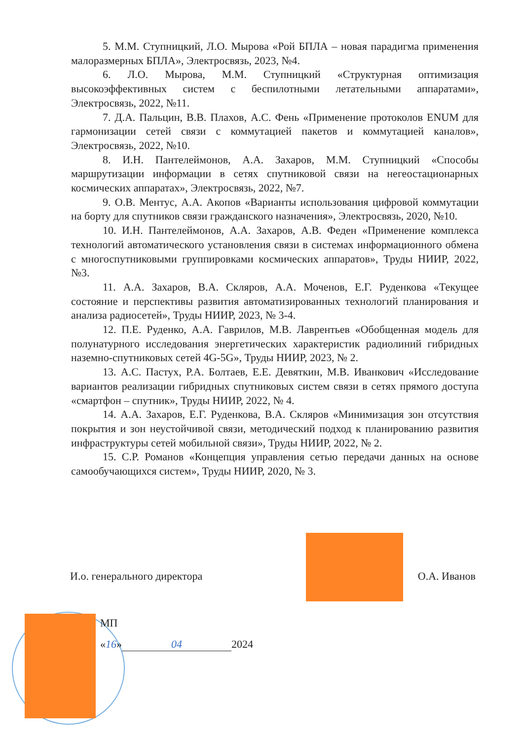5. М.М. Ступницкий, Л.О. Мырова «Рой БПЛА – новая парадигма применения малоразмерных БПЛА», Электросвязь, 2023, №4.
6. Л.О. Мырова, М.М. Ступницкий «Структурная оптимизация высокоэффективных систем с беспилотными летательными аппаратами», Электросвязь, 2022, №11.
7. Д.А. Пальцин, В.В. Плахов, А.С. Фень «Применение протоколов ENUM для гармонизации сетей связи с коммутацией пакетов и коммутацией каналов», Электросвязь, 2022, №10.
8. И.Н. Пантелеймонов, А.А. Захаров, М.М. Ступницкий «Способы маршрутизации информации в сетях спутниковой связи на негеостационарных космических аппаратах», Электросвязь, 2022, №7.
9. О.В. Ментус, А.А. Акопов «Варианты использования цифровой коммутации на борту для спутников связи гражданского назначения», Электросвязь, 2020, №10.
10. И.Н. Пантелеймонов, А.А. Захаров, А.В. Феден «Применение комплекса технологий автоматического установления связи в системах информационного обмена с многоспутниковыми группировками космических аппаратов», Труды НИИР, 2022, №3.
11. А.А. Захаров, В.А. Скляров, А.А. Моченов, Е.Г. Руденкова «Текущее состояние и перспективы развития автоматизированных технологий планирования и анализа радиосетей», Труды НИИР, 2023, № 3-4.
12. П.Е. Руденко, А.А. Гаврилов, М.В. Лаврентьев «Обобщенная модель для полунатурного исследования энергетических характеристик радиолиний гибридных наземно-спутниковых сетей 4G-5G», Труды НИИР, 2023, № 2.
13. А.С. Пастух, Р.А. Болтаев, Е.Е. Девяткин, М.В. Иванкович «Исследование вариантов реализации гибридных спутниковых систем связи в сетях прямого доступа «смартфон – спутник», Труды НИИР, 2022, № 4.
14. А.А. Захаров, Е.Г. Руденкова, В.А. Скляров «Минимизация зон отсутствия покрытия и зон неустойчивой связи, методический подход к планированию развития инфраструктуры сетей мобильной связи», Труды НИИР, 2022, № 2.
15. С.Р. Романов «Концепция управления сетью передачи данных на основе самообучающихся систем», Труды НИИР, 2020, № 3.
И.о. генерального директора О.А. Иванов
МП
«16» 04 2024